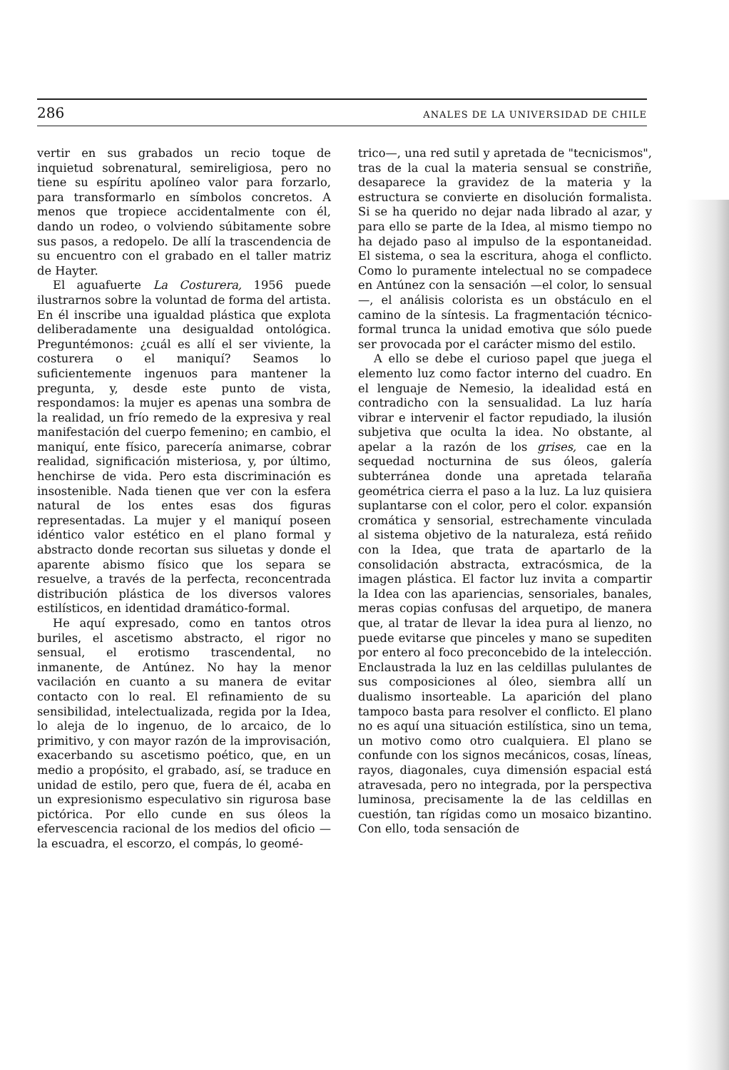286 ANALES DE LA UNIVERSIDAD DE CHILE
vertir en sus grabados un recio toque de inquietud sobrenatural, semireligiosa, pero no tiene su espíritu apolíneo valor para forzarlo, para transformarlo en símbolos concretos. A menos que tropiece accidentalmente con él, dando un rodeo, o volviendo súbitamente sobre sus pasos, a redopelo. De allí la trascendencia de su encuentro con el grabado en el taller matriz de Hayter.
El aguafuerte La Costurera, 1956 puede ilustrarnos sobre la voluntad de forma del artista. En él inscribe una igualdad plástica que explota deliberadamente una desigualdad ontológica. Preguntémonos: ¿cuál es allí el ser viviente, la costurera o el maniquí? Seamos lo suficientemente ingenuos para mantener la pregunta, y, desde este punto de vista, respondamos: la mujer es apenas una sombra de la realidad, un frío remedo de la expresiva y real manifestación del cuerpo femenino; en cambio, el maniquí, ente físico, parecería animarse, cobrar realidad, significación misteriosa, y, por último, henchirse de vida. Pero esta discriminación es insostenible. Nada tienen que ver con la esfera natural de los entes esas dos figuras representadas. La mujer y el maniquí poseen idéntico valor estético en el plano formal y abstracto donde recortan sus siluetas y donde el aparente abismo físico que los separa se resuelve, a través de la perfecta, reconcentrada distribución plástica de los diversos valores estilísticos, en identidad dramático-formal.
He aquí expresado, como en tantos otros buriles, el ascetismo abstracto, el rigor no sensual, el erotismo trascendental, no inmanente, de Antúnez. No hay la menor vacilación en cuanto a su manera de evitar contacto con lo real. El refinamiento de su sensibilidad, intelectualizada, regida por la Idea, lo aleja de lo ingenuo, de lo arcaico, de lo primitivo, y con mayor razón de la improvisación, exacerbando su ascetismo poético, que, en un medio a propósito, el grabado, así, se traduce en unidad de estilo, pero que, fuera de él, acaba en un expresionismo especulativo sin rigurosa base pictórica. Por ello cunde en sus óleos la efervescencia racional de los medios del oficio —la escuadra, el escorzo, el compás, lo geomé-
trico—, una red sutil y apretada de "tecnicismos", tras de la cual la materia sensual se constriñe, desaparece la gravidez de la materia y la estructura se convierte en disolución formalista. Si se ha querido no dejar nada librado al azar, y para ello se parte de la Idea, al mismo tiempo no ha dejado paso al impulso de la espontaneidad. El sistema, o sea la escritura, ahoga el conflicto. Como lo puramente intelectual no se compadece en Antúnez con la sensación —el color, lo sensual—, el análisis colorista es un obstáculo en el camino de la síntesis. La fragmentación técnico-formal trunca la unidad emotiva que sólo puede ser provocada por el carácter mismo del estilo.
A ello se debe el curioso papel que juega el elemento luz como factor interno del cuadro. En el lenguaje de Nemesio, la idealidad está en contradicho con la sensualidad. La luz haría vibrar e intervenir el factor repudiado, la ilusión subjetiva que oculta la idea. No obstante, al apelar a la razón de los grises, cae en la sequedad nocturnina de sus óleos, galería subterránea donde una apretada telaraña geométrica cierra el paso a la luz. La luz quisiera suplantarse con el color, pero el color. expansión cromática y sensorial, estrechamente vinculada al sistema objetivo de la naturaleza, está reñido con la Idea, que trata de apartarlo de la consolidación abstracta, extracósmica, de la imagen plástica. El factor luz invita a compartir la Idea con las apariencias, sensoriales, banales, meras copias confusas del arquetipo, de manera que, al tratar de llevar la idea pura al lienzo, no puede evitarse que pinceles y mano se supediten por entero al foco preconcebido de la intelección. Enclaustrada la luz en las celdillas pululantes de sus composiciones al óleo, siembra allí un dualismo insorteable. La aparición del plano tampoco basta para resolver el conflicto. El plano no es aquí una situación estilística, sino un tema, un motivo como otro cualquiera. El plano se confunde con los signos mecánicos, cosas, líneas, rayos, diagonales, cuya dimensión espacial está atravesada, pero no integrada, por la perspectiva luminosa, precisamente la de las celdillas en cuestión, tan rígidas como un mosaico bizantino. Con ello, toda sensación de